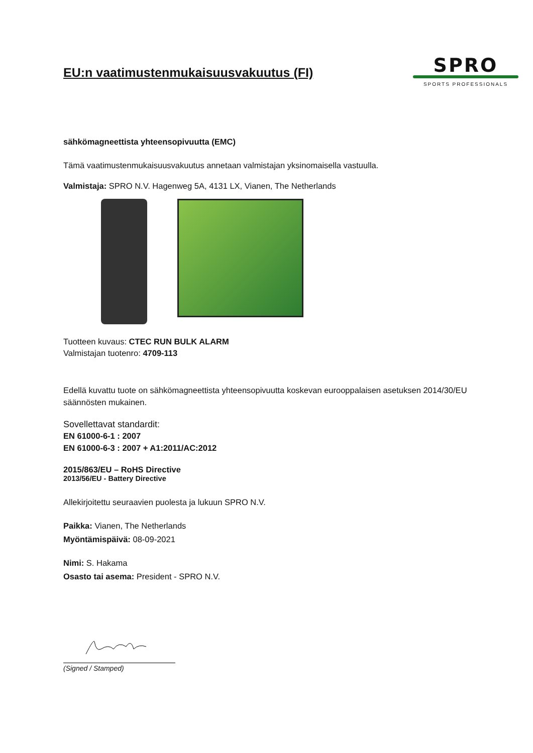EU:n vaatimustenmukaisuusvakuutus (FI)
SPRO
SPORTS PROFESSIONALS
sähkömagneettista yhteensopivuutta (EMC)
Tämä vaatimustenmukaisuusvakuutus annetaan valmistajan yksinomaisella vastuulla.
Valmistaja: SPRO N.V. Hagenweg 5A, 4131 LX, Vianen, The Netherlands
Tuotteen kuvaus: CTEC RUN BULK ALARM
Valmistajan tuotenro: 4709-113
Edellä kuvattu tuote on sähkömagneettista yhteensopivuutta koskevan eurooppalaisen asetuksen 2014/30/EU säännösten mukainen.
Sovellettavat standardit:
EN 61000-6-1 : 2007
EN 61000-6-3 : 2007 + A1:2011/AC:2012
2015/863/EU – RoHS Directive
2013/56/EU - Battery Directive
Allekirjoitettu seuraavien puolesta ja lukuun SPRO N.V.
Paikka: Vianen, The Netherlands
Myöntämispäivä: 08-09-2021
Nimi: S. Hakama
Osasto tai asema: President - SPRO N.V.
(Signed / Stamped)